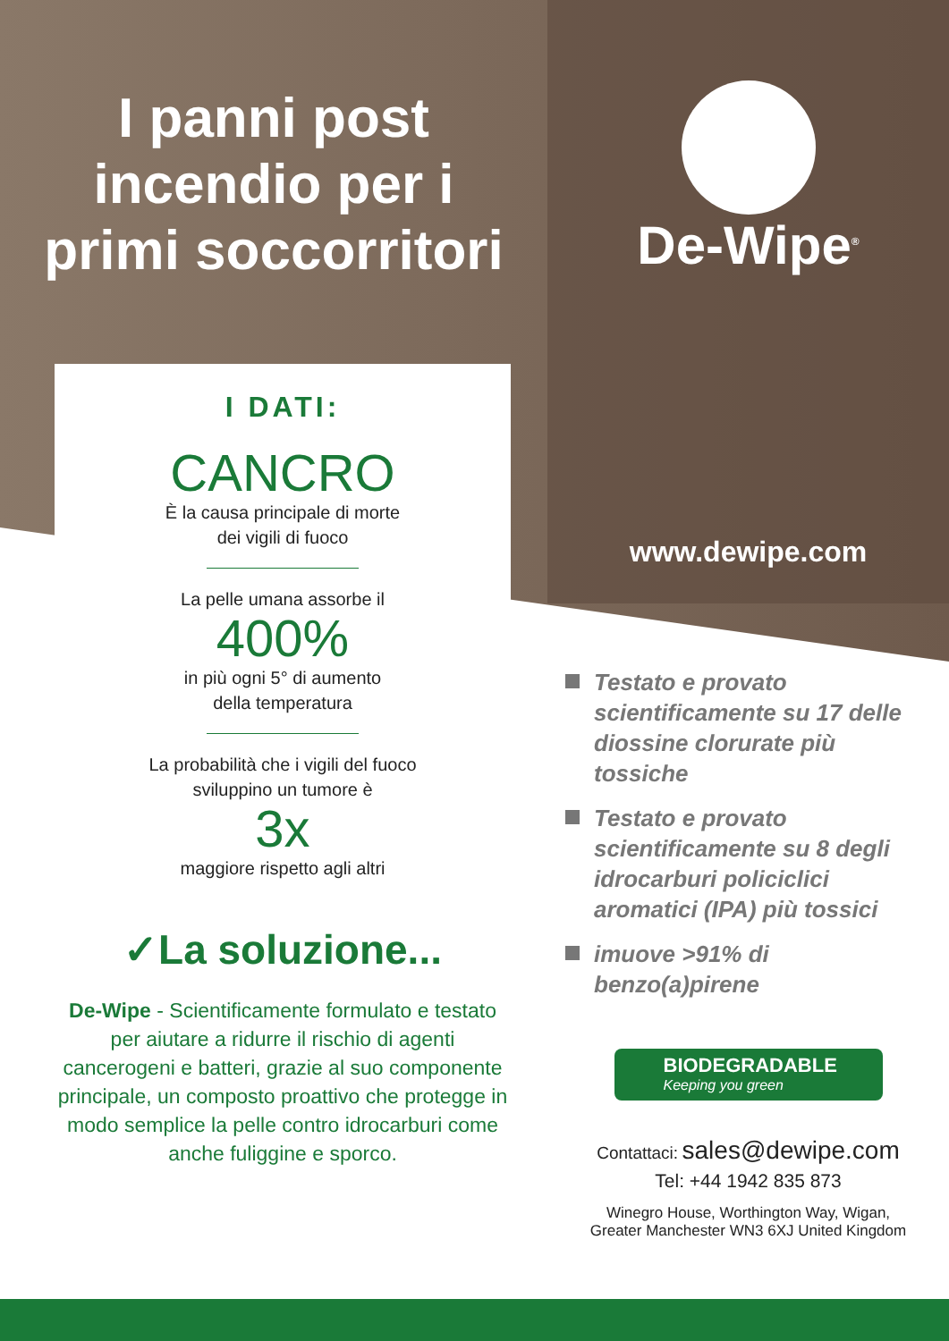I panni post
incendio per i
primi soccorritori
I DATI:
CANCRO
È la causa principale di morte
dei vigili di fuoco
La pelle umana assorbe il
400%
in più ogni 5° di aumento
della temperatura
La probabilità che i vigili del fuoco
sviluppino un tumore è
3x
maggiore rispetto agli altri
✓La soluzione...
De-Wipe - Scientificamente formulato e testato per aiutare a ridurre il rischio di agenti cancerogeni e batteri, grazie al suo componente principale, un composto proattivo che protegge in modo semplice la pelle contro idrocarburi come anche fuliggine e sporco.
De-Wipe<sup>®</sup>
www.dewipe.com
Testato e provato scientificamente su 17 delle diossine clorurate più tossiche
Testato e provato scientificamente su 8 degli idrocarburi policiclici aromatici (IPA) più tossici
imuove >91% di benzo(a)pirene
BIODEGRADABLE
Keeping you green
Contattaci: sales@dewipe.com
Tel: +44 1942 835 873
Winegro House, Worthington Way, Wigan,
Greater Manchester WN3 6XJ United Kingdom